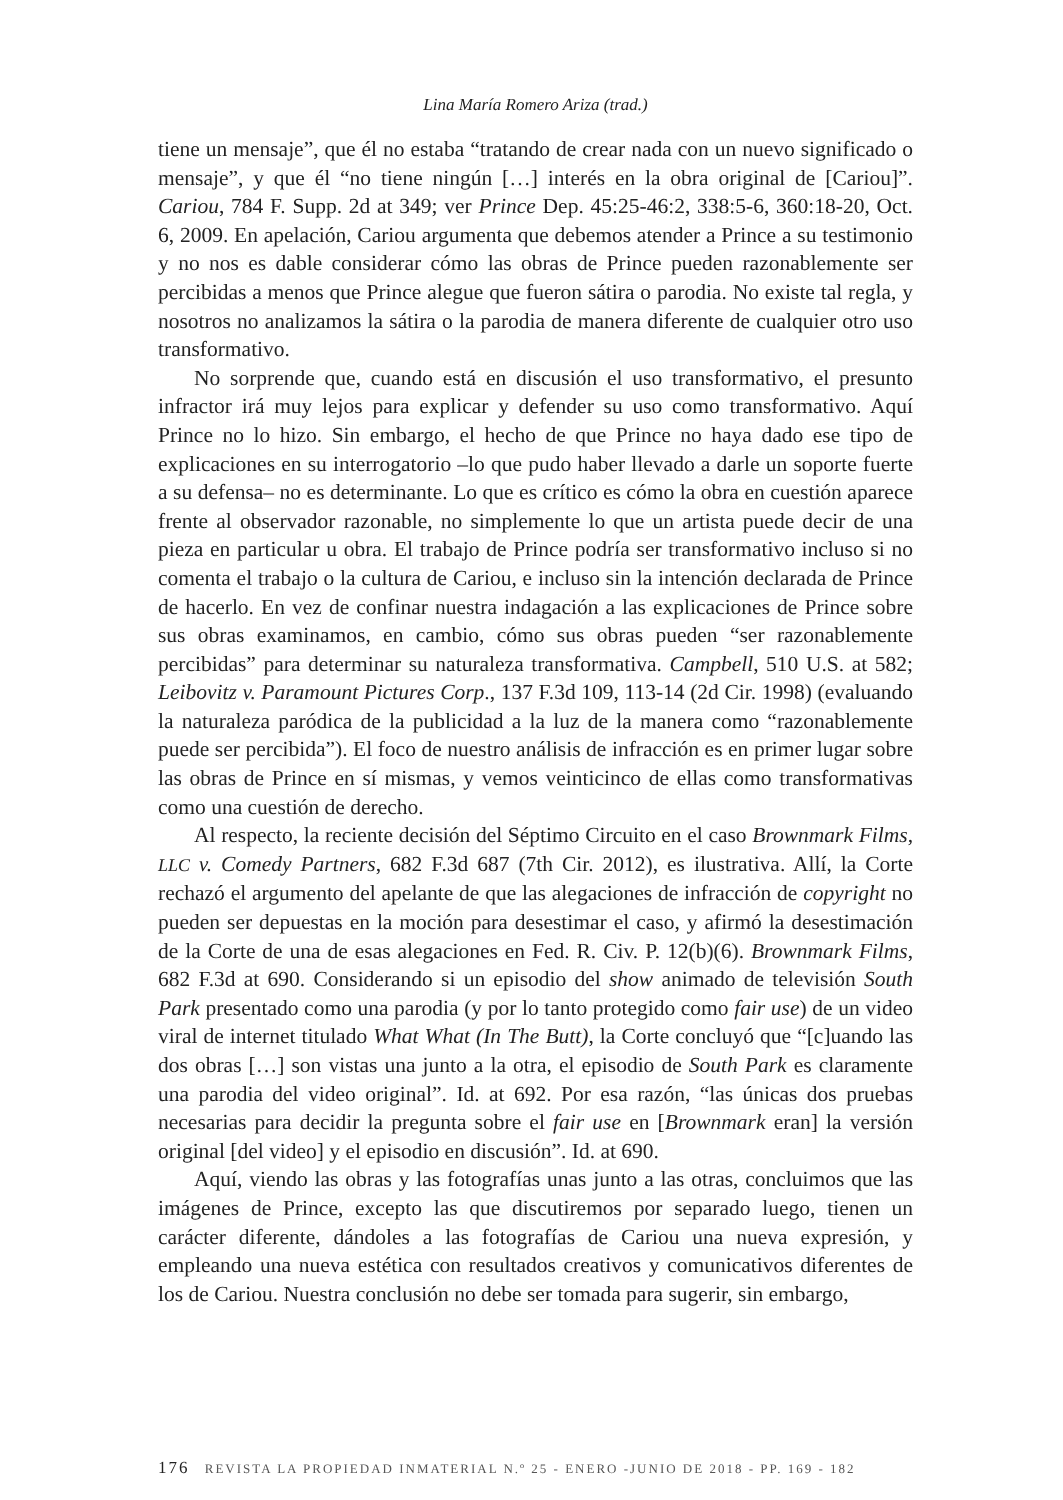Lina María Romero Ariza (trad.)
tiene un mensaje”, que él no estaba “tratando de crear nada con un nuevo significado o mensaje”, y que él “no tiene ningún […] interés en la obra original de [Cariou]”. Cariou, 784 F. Supp. 2d at 349; ver Prince Dep. 45:25-46:2, 338:5-6, 360:18-20, Oct. 6, 2009. En apelación, Cariou argumenta que debemos atender a Prince a su testimonio y no nos es dable considerar cómo las obras de Prince pueden razonablemente ser percibidas a menos que Prince alegue que fueron sátira o parodia. No existe tal regla, y nosotros no analizamos la sátira o la parodia de manera diferente de cualquier otro uso transformativo.
No sorprende que, cuando está en discusión el uso transformativo, el presunto infractor irá muy lejos para explicar y defender su uso como transformativo. Aquí Prince no lo hizo. Sin embargo, el hecho de que Prince no haya dado ese tipo de explicaciones en su interrogatorio –lo que pudo haber llevado a darle un soporte fuerte a su defensa– no es determinante. Lo que es crítico es cómo la obra en cuestión aparece frente al observador razonable, no simplemente lo que un artista puede decir de una pieza en particular u obra. El trabajo de Prince podría ser transformativo incluso si no comenta el trabajo o la cultura de Cariou, e incluso sin la intención declarada de Prince de hacerlo. En vez de confinar nuestra indagación a las explicaciones de Prince sobre sus obras examinamos, en cambio, cómo sus obras pueden “ser razonablemente percibidas” para determinar su naturaleza transformativa. Campbell, 510 U.S. at 582; Leibovitz v. Paramount Pictures Corp., 137 F.3d 109, 113-14 (2d Cir. 1998) (evaluando la naturaleza paródica de la publicidad a la luz de la manera como “razonablemente puede ser percibida”). El foco de nuestro análisis de infracción es en primer lugar sobre las obras de Prince en sí mismas, y vemos veinticinco de ellas como transformativas como una cuestión de derecho.
Al respecto, la reciente decisión del Séptimo Circuito en el caso Brownmark Films, LLC v. Comedy Partners, 682 F.3d 687 (7th Cir. 2012), es ilustrativa. Allí, la Corte rechazó el argumento del apelante de que las alegaciones de infracción de copyright no pueden ser depuestas en la moción para desestimar el caso, y afirmó la desestimación de la Corte de una de esas alegaciones en Fed. R. Civ. P. 12(b)(6). Brownmark Films, 682 F.3d at 690. Considerando si un episodio del show animado de televisión South Park presentado como una parodia (y por lo tanto protegido como fair use) de un video viral de internet titulado What What (In The Butt), la Corte concluyó que “[c]uando las dos obras […] son vistas una junto a la otra, el episodio de South Park es claramente una parodia del video original”. Id. at 692. Por esa razón, “las únicas dos pruebas necesarias para decidir la pregunta sobre el fair use en [Brownmark eran] la versión original [del video] y el episodio en discusión”. Id. at 690.
Aquí, viendo las obras y las fotografías unas junto a las otras, concluimos que las imágenes de Prince, excepto las que discutiremos por separado luego, tienen un carácter diferente, dándoles a las fotografías de Cariou una nueva expresión, y empleando una nueva estética con resultados creativos y comunicativos diferentes de los de Cariou. Nuestra conclusión no debe ser tomada para sugerir, sin embargo,
176 REVISTA LA PROPIEDAD INMATERIAL N.º 25 - ENERO -JUNIO DE 2018 - PP. 169 - 182